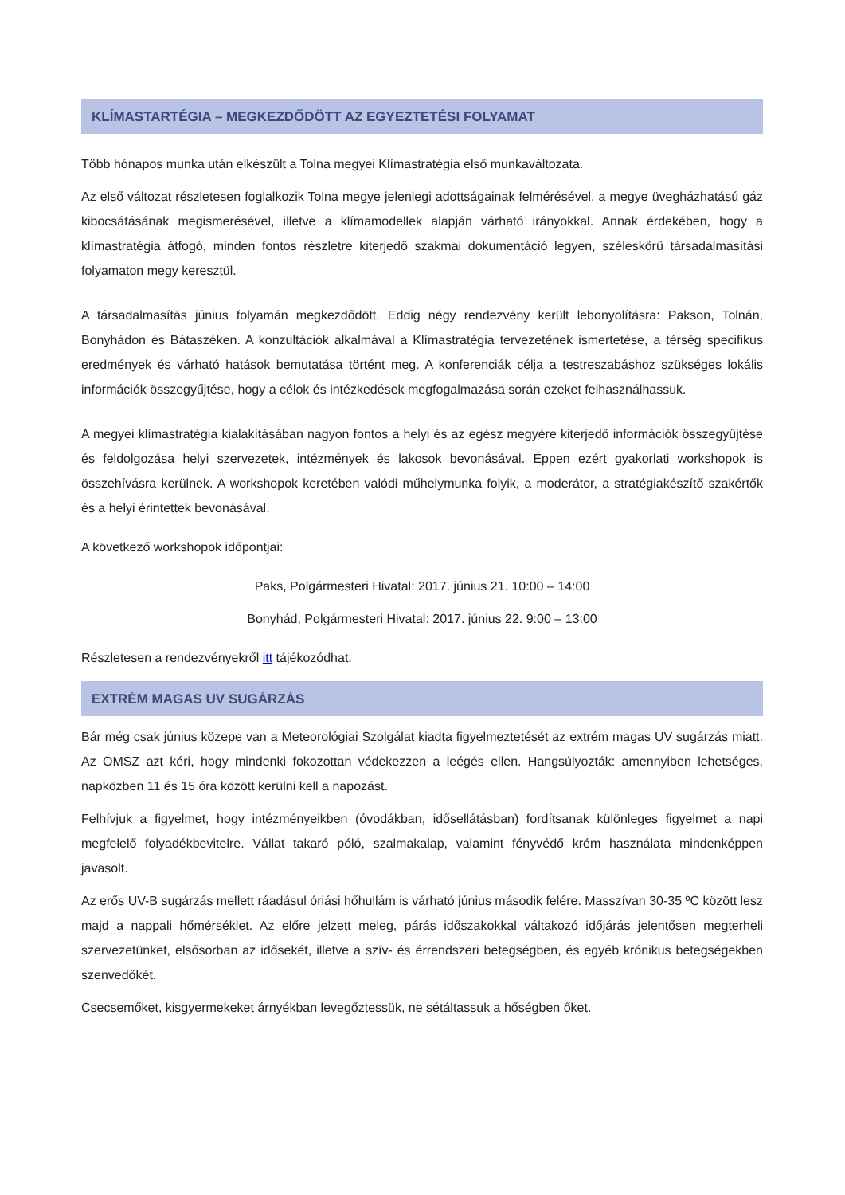KLÍMASTARTÉGIA – MEGKEZDŐDÖTT AZ EGYEZTETÉSI FOLYAMAT
Több hónapos munka után elkészült a Tolna megyei Klímastratégia első munkaváltozata.
Az első változat részletesen foglalkozik Tolna megye jelenlegi adottságainak felmérésével, a megye üvegházhatású gáz kibocsátásának megismerésével, illetve a klímamodellek alapján várható irányokkal. Annak érdekében, hogy a klímastratégia átfogó, minden fontos részletre kiterjedő szakmai dokumentáció legyen, széleskörű társadalmasítási folyamaton megy keresztül.
A társadalmasítás június folyamán megkezdődött. Eddig négy rendezvény került lebonyolításra: Pakson, Tolnán, Bonyhádon és Bátaszéken. A konzultációk alkalmával a Klímastratégia tervezetének ismertetése, a térség specifikus eredmények és várható hatások bemutatása történt meg. A konferenciák célja a testreszabáshoz szükséges lokális információk összegyűjtése, hogy a célok és intézkedések megfogalmazása során ezeket felhasználhassuk.
A megyei klímastratégia kialakításában nagyon fontos a helyi és az egész megyére kiterjedő információk összegyűjtése és feldolgozása helyi szervezetek, intézmények és lakosok bevonásával. Éppen ezért gyakorlati workshopok is összehívásra kerülnek. A workshopok keretében valódi műhelymunka folyik, a moderátor, a stratégiakészítő szakértők és a helyi érintettek bevonásával.
A következő workshopok időpontjai:
Paks, Polgármesteri Hivatal: 2017. június 21. 10:00 – 14:00
Bonyhád, Polgármesteri Hivatal: 2017. június 22. 9:00 – 13:00
Részletesen a rendezvényekről itt tájékozódhat.
EXTRÉM MAGAS UV SUGÁRZÁS
Bár még csak június közepe van a Meteorológiai Szolgálat kiadta figyelmeztetését az extrém magas UV sugárzás miatt. Az OMSZ azt kéri, hogy mindenki fokozottan védekezzen a leégés ellen. Hangsúlyozták: amennyiben lehetséges, napközben 11 és 15 óra között kerülni kell a napozást.
Felhívjuk a figyelmet, hogy intézményeikben (óvodákban, idősellátásban) fordítsanak különleges figyelmet a napi megfelelő folyadékbevitelre. Vállat takaró póló, szalmakalap, valamint fényvédő krém használata mindenképpen javasolt.
Az erős UV-B sugárzás mellett ráadásul óriási hőhullám is várható június második felére. Masszívan 30-35 ºC között lesz majd a nappali hőmérséklet. Az előre jelzett meleg, párás időszakokkal váltakozó időjárás jelentősen megterheli szervezetünket, elsősorban az idősekét, illetve a szív- és érrendszeri betegségben, és egyéb krónikus betegségekben szenvedőkét.
Csecsemőket, kisgyermekeket árnyékban levegőztessük, ne sétáltassuk a hőségben őket.